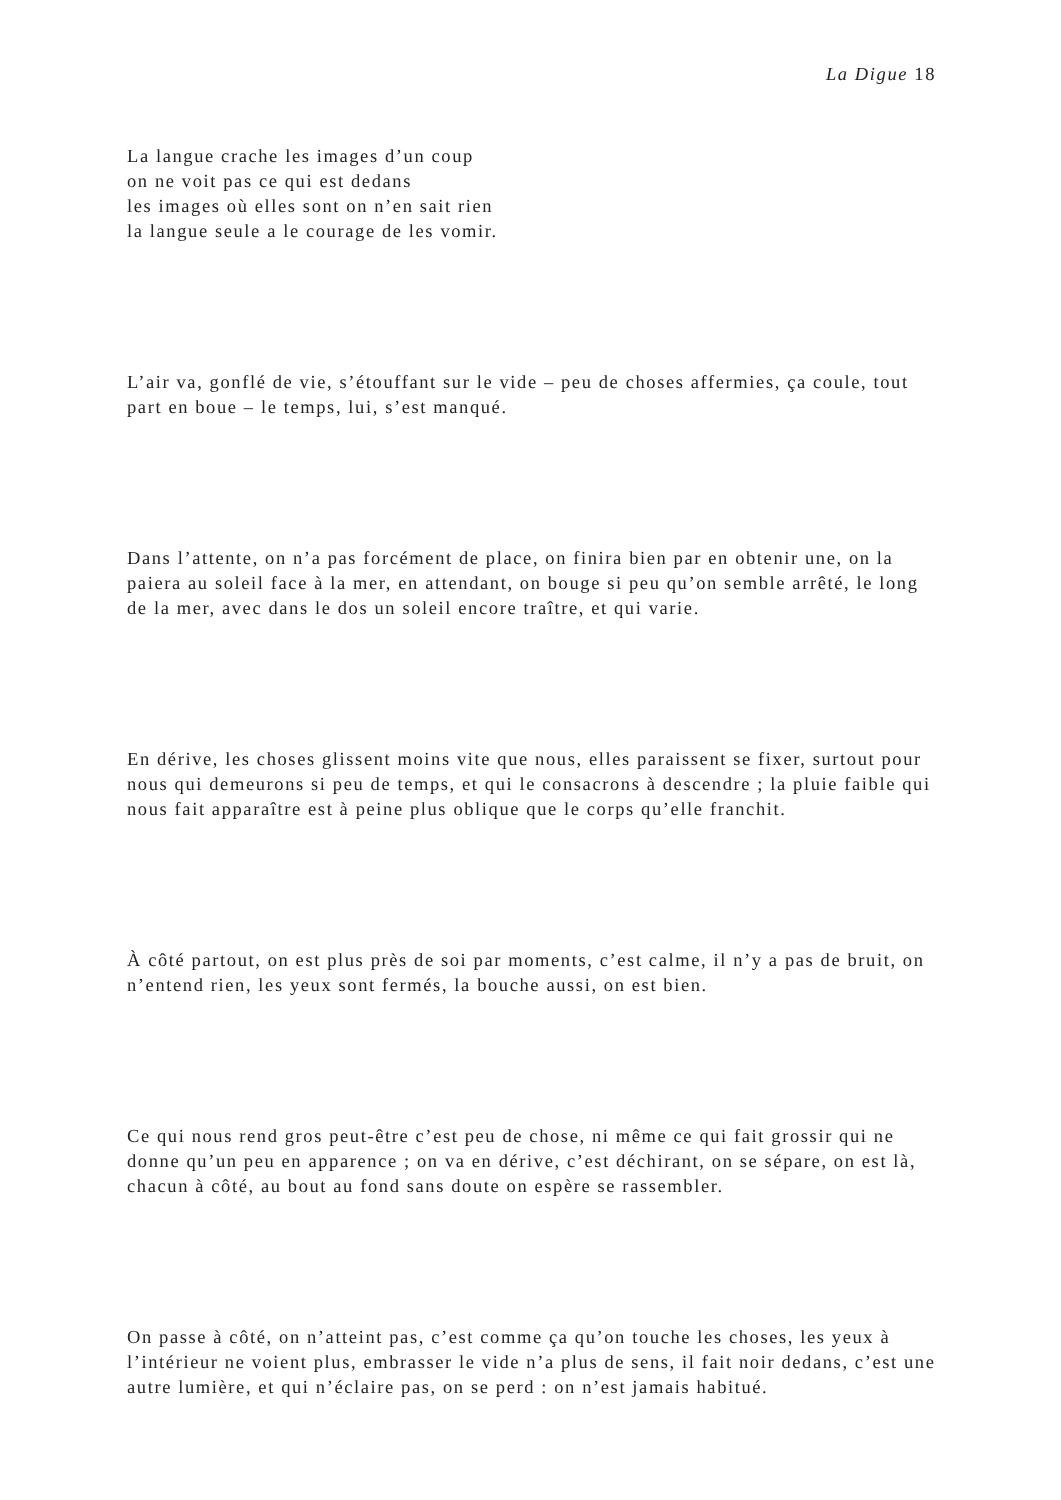La Digue 18
La langue crache les images d’un coup
on ne voit pas ce qui est dedans
les images où elles sont on n’en sait rien
la langue seule a le courage de les vomir.
L’air va, gonflé de vie, s’étouffant sur le vide – peu de choses affermies, ça coule, tout part en boue – le temps, lui, s’est manqué.
Dans l’attente, on n’a pas forcément de place, on finira bien par en obtenir une, on la paiera au soleil face à la mer, en attendant, on bouge si peu qu’on semble arrêté, le long de la mer, avec dans le dos un soleil encore traître, et qui varie.
En dérive, les choses glissent moins vite que nous, elles paraissent se fixer, surtout pour nous qui demeurons si peu de temps, et qui le consacrons à descendre ; la pluie faible qui nous fait apparaître est à peine plus oblique que le corps qu’elle franchit.
À côté partout, on est plus près de soi par moments, c’est calme, il n’y a pas de bruit, on n’entend rien, les yeux sont fermés, la bouche aussi, on est bien.
Ce qui nous rend gros peut-être c’est peu de chose, ni même ce qui fait grossir qui ne donne qu’un peu en apparence ; on va en dérive, c’est déchirant, on se sépare, on est là, chacun à côté, au bout au fond sans doute on espère se rassembler.
On passe à côté, on n’atteint pas, c’est comme ça qu’on touche les choses, les yeux à l’intérieur ne voient plus, embrasser le vide n’a plus de sens, il fait noir dedans, c’est une autre lumière, et qui n’éclaire pas, on se perd : on n’est jamais habitué.